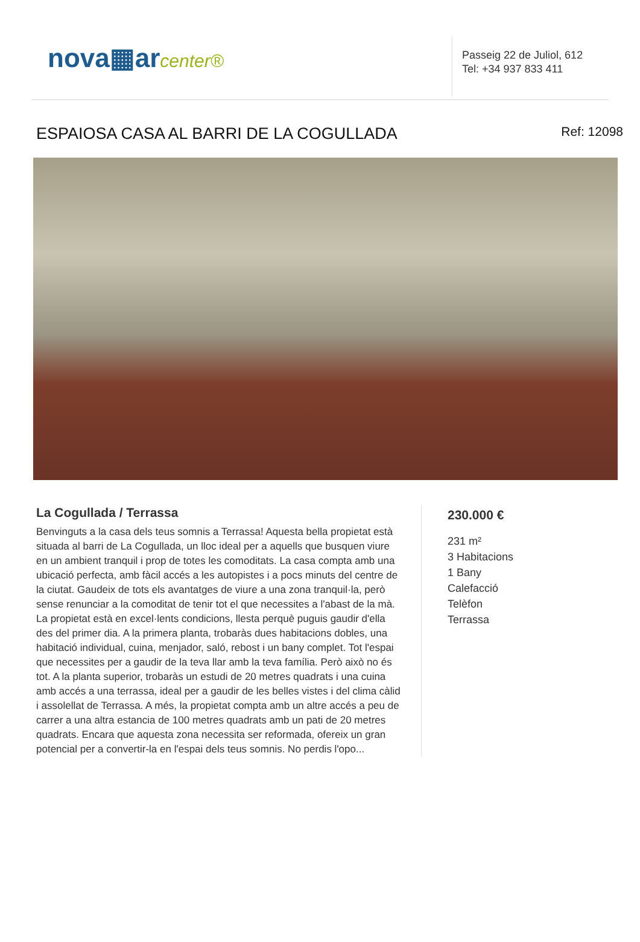nova▦arcenter®
Passeig 22 de Juliol, 612
Tel: +34 937 833 411
ESPAIOSA CASA AL BARRI DE LA COGULLADA
Ref: 12098
La Cogullada / Terrassa
Benvinguts a la casa dels teus somnis a Terrassa! Aquesta bella propietat està situada al barri de La Cogullada, un lloc ideal per a aquells que busquen viure en un ambient tranquil i prop de totes les comoditats. La casa compta amb una ubicació perfecta, amb fàcil accés a les autopistes i a pocs minuts del centre de la ciutat. Gaudeix de tots els avantatges de viure a una zona tranquil·la, però sense renunciar a la comoditat de tenir tot el que necessites a l'abast de la mà. La propietat està en excel·lents condicions, llesta perquè puguis gaudir d'ella des del primer dia. A la primera planta, trobaràs dues habitacions dobles, una habitació individual, cuina, menjador, saló, rebost i un bany complet. Tot l'espai que necessites per a gaudir de la teva llar amb la teva família. Però això no és tot. A la planta superior, trobaràs un estudi de 20 metres quadrats i una cuina amb accés a una terrassa, ideal per a gaudir de les belles vistes i del clima càlid i assolellat de Terrassa. A més, la propietat compta amb un altre accés a peu de carrer a una altra estancia de 100 metres quadrats amb un pati de 20 metres quadrats. Encara que aquesta zona necessita ser reformada, ofereix un gran potencial per a convertir-la en l'espai dels teus somnis. No perdis l'opo...
230.000 €
231 m²
3 Habitacions
1 Bany
Calefacció
Telèfon
Terrassa